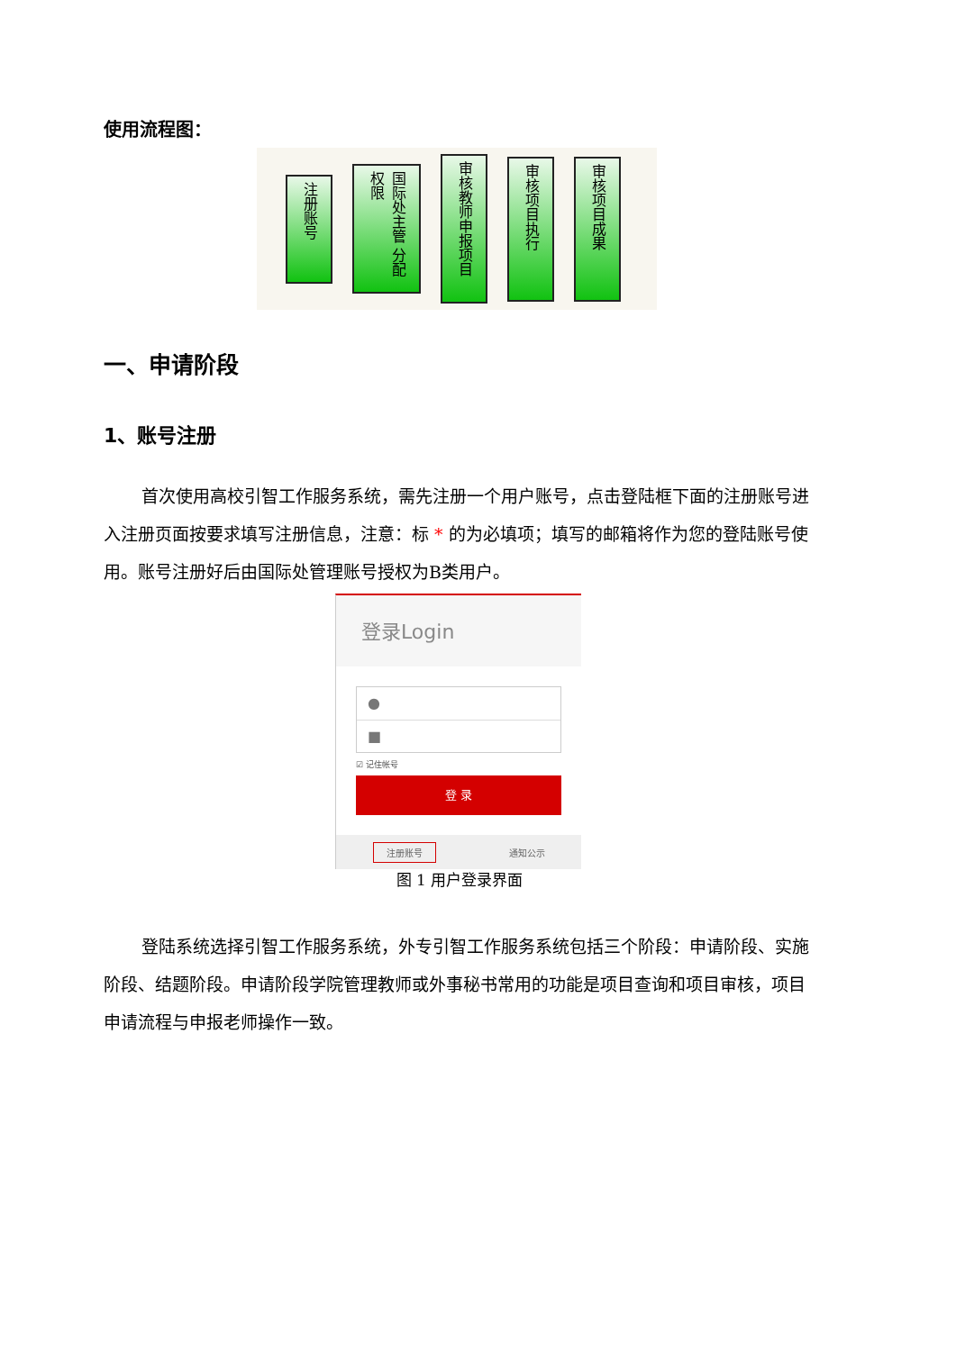使用流程图：
注册账号
国际处主管 分配权限
审核教师申报项目
审核项目执行
审核项目成果
一、申请阶段
1、账号注册
首次使用高校引智工作服务系统，需先注册一个用户账号，点击登陆框下面的注册账号进入注册页面按要求填写注册信息，注意：标 * 的为必填项；填写的邮箱将作为您的登陆账号使用。账号注册好后由国际处管理账号授权为B类用户。
登录Login
●
■
☑ 记住帐号
登 录
注册账号 通知公示
图 1 用户登录界面
登陆系统选择引智工作服务系统，外专引智工作服务系统包括三个阶段：申请阶段、实施阶段、结题阶段。申请阶段学院管理教师或外事秘书常用的功能是项目查询和项目审核，项目申请流程与申报老师操作一致。